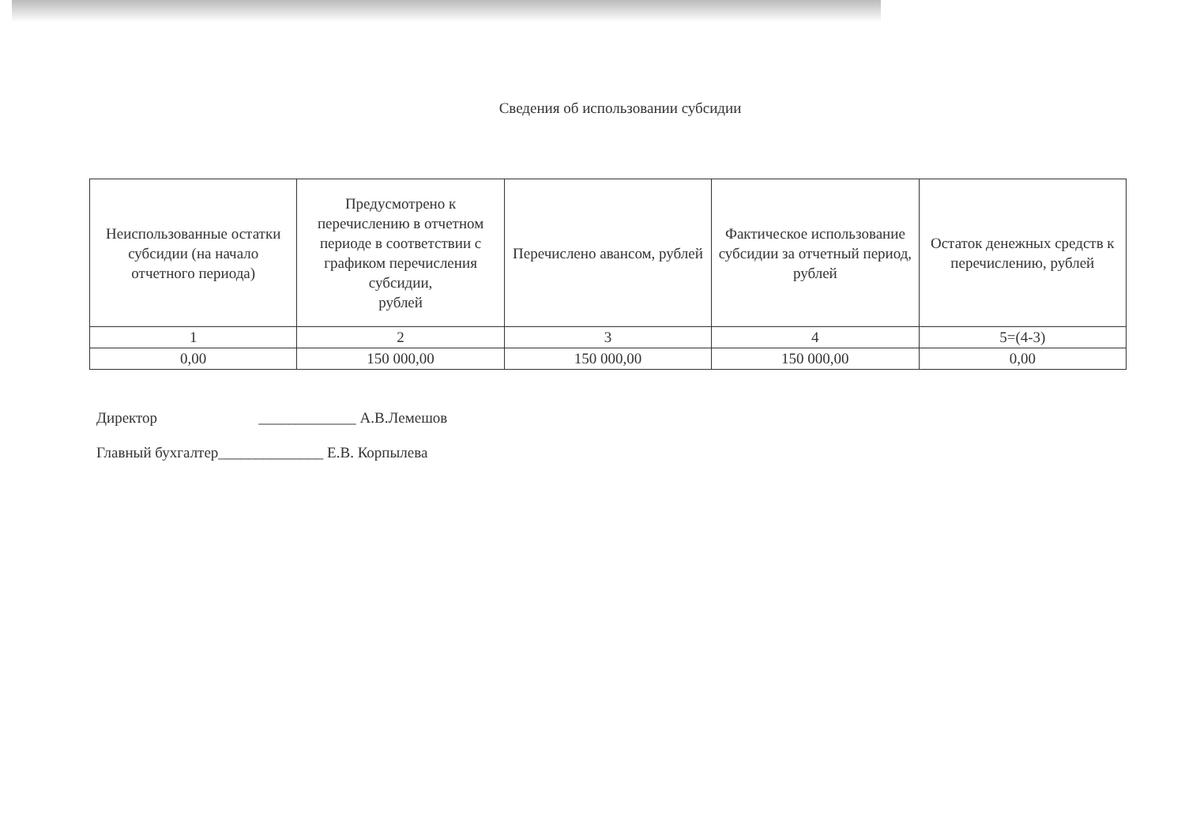Сведения об использовании субсидии
| Неиспользованные остатки субсидии (на начало отчетного периода) | Предусмотрено к перечислению в отчетном периоде в соответствии с графиком перечисления субсидии, рублей | Перечислено авансом, рублей | Фактическое использование субсидии за отчетный период, рублей | Остаток денежных средств к перечислению, рублей |
| --- | --- | --- | --- | --- |
| 1 | 2 | 3 | 4 | 5=(4-3) |
| 0,00 | 150 000,00 | 150 000,00 | 150 000,00 | 0,00 |
Директор _____________ А.В.Лемешов
Главный бухгалтер______________ Е.В. Корпылева